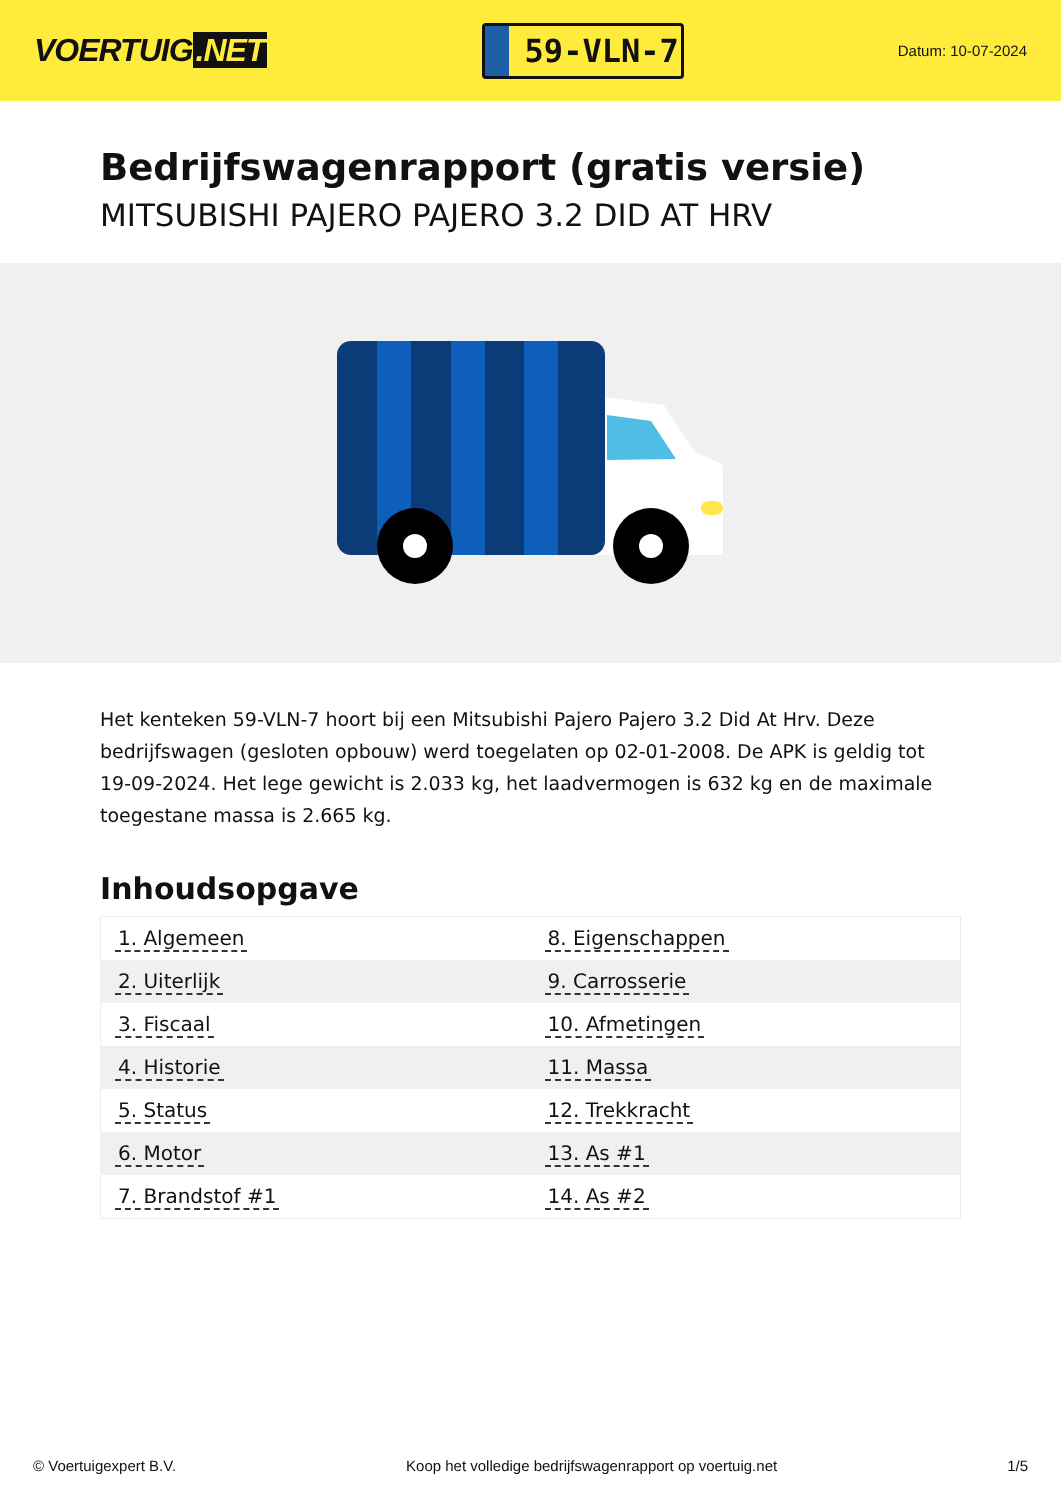VOERTUIG.NET
59-VLN-7
Datum: 10-07-2024
Bedrijfswagenrapport (gratis versie)
MITSUBISHI PAJERO PAJERO 3.2 DID AT HRV
Het kenteken 59-VLN-7 hoort bij een Mitsubishi Pajero Pajero 3.2 Did At Hrv. Deze bedrijfswagen (gesloten opbouw) werd toegelaten op 02-01-2008. De APK is geldig tot 19-09-2024. Het lege gewicht is 2.033 kg, het laadvermogen is 632 kg en de maximale toegestane massa is 2.665 kg.
Inhoudsopgave
| 1. Algemeen | 8. Eigenschappen |
| 2. Uiterlijk | 9. Carrosserie |
| 3. Fiscaal | 10. Afmetingen |
| 4. Historie | 11. Massa |
| 5. Status | 12. Trekkracht |
| 6. Motor | 13. As #1 |
| 7. Brandstof #1 | 14. As #2 |
© Voertuigexpert B.V. Koop het volledige bedrijfswagenrapport op voertuig.net 1/5